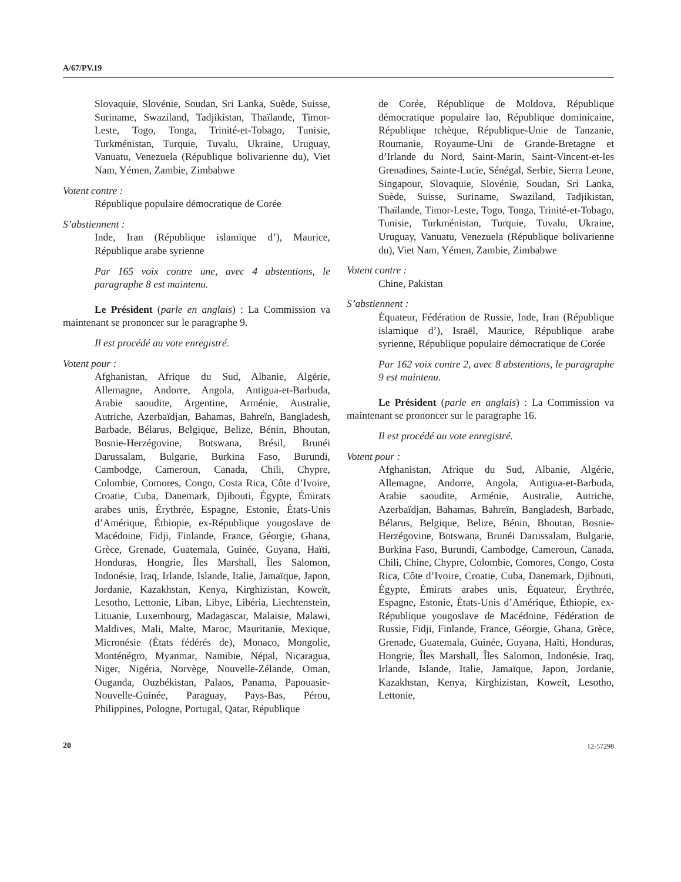A/67/PV.19
Slovaquie, Slovénie, Soudan, Sri Lanka, Suède, Suisse, Suriname, Swaziland, Tadjikistan, Thaïlande, Timor-Leste, Togo, Tonga, Trinité-et-Tobago, Tunisie, Turkménistan, Turquie, Tuvalu, Ukraine, Uruguay, Vanuatu, Venezuela (République bolivarienne du), Viet Nam, Yémen, Zambie, Zimbabwe
Votent contre :
République populaire démocratique de Corée
S’abstiennent :
Inde, Iran (République islamique d’), Maurice, République arabe syrienne
Par 165 voix contre une, avec 4 abstentions, le paragraphe 8 est maintenu.
Le Président (parle en anglais) : La Commission va maintenant se prononcer sur le paragraphe 9.
Il est procédé au vote enregistré.
Votent pour :
Afghanistan, Afrique du Sud, Albanie, Algérie, Allemagne, Andorre, Angola, Antigua-et-Barbuda, Arabie saoudite, Argentine, Arménie, Australie, Autriche, Azerbaïdjan, Bahamas, Bahreïn, Bangladesh, Barbade, Bélarus, Belgique, Belize, Bénin, Bhoutan, Bosnie-Herzégovine, Botswana, Brésil, Brunéi Darussalam, Bulgarie, Burkina Faso, Burundi, Cambodge, Cameroun, Canada, Chili, Chypre, Colombie, Comores, Congo, Costa Rica, Côte d’Ivoire, Croatie, Cuba, Danemark, Djibouti, Égypte, Émirats arabes unis, Érythrée, Espagne, Estonie, États-Unis d’Amérique, Éthiopie, ex-République yougoslave de Macédoine, Fidji, Finlande, France, Géorgie, Ghana, Grèce, Grenade, Guatemala, Guinée, Guyana, Haïti, Honduras, Hongrie, Îles Marshall, Îles Salomon, Indonésie, Iraq, Irlande, Islande, Italie, Jamaïque, Japon, Jordanie, Kazakhstan, Kenya, Kirghizistan, Koweït, Lesotho, Lettonie, Liban, Libye, Libéria, Liechtenstein, Lituanie, Luxembourg, Madagascar, Malaisie, Malawi, Maldives, Mali, Malte, Maroc, Mauritanie, Mexique, Micronésie (États fédérés de), Monaco, Mongolie, Monténégro, Myanmar, Namibie, Népal, Nicaragua, Niger, Nigéria, Norvège, Nouvelle-Zélande, Oman, Ouganda, Ouzbékistan, Palaos, Panama, Papouasie-Nouvelle-Guinée, Paraguay, Pays-Bas, Pérou, Philippines, Pologne, Portugal, Qatar, République
de Corée, République de Moldova, République démocratique populaire lao, République dominicaine, République tchèque, République-Unie de Tanzanie, Roumanie, Royaume-Uni de Grande-Bretagne et d’Irlande du Nord, Saint-Marin, Saint-Vincent-et-les Grenadines, Sainte-Lucie, Sénégal, Serbie, Sierra Leone, Singapour, Slovaquie, Slovénie, Soudan, Sri Lanka, Suède, Suisse, Suriname, Swaziland, Tadjikistan, Thaïlande, Timor-Leste, Togo, Tonga, Trinité-et-Tobago, Tunisie, Turkménistan, Turquie, Tuvalu, Ukraine, Uruguay, Vanuatu, Venezuela (République bolivarienne du), Viet Nam, Yémen, Zambie, Zimbabwe
Votent contre :
Chine, Pakistan
S’abstiennent :
Équateur, Fédération de Russie, Inde, Iran (République islamique d’), Israël, Maurice, République arabe syrienne, République populaire démocratique de Corée
Par 162 voix contre 2, avec 8 abstentions, le paragraphe 9 est maintenu.
Le Président (parle en anglais) : La Commission va maintenant se prononcer sur le paragraphe 16.
Il est procédé au vote enregistré.
Votent pour :
Afghanistan, Afrique du Sud, Albanie, Algérie, Allemagne, Andorre, Angola, Antigua-et-Barbuda, Arabie saoudite, Arménie, Australie, Autriche, Azerbaïdjan, Bahamas, Bahreïn, Bangladesh, Barbade, Bélarus, Belgique, Belize, Bénin, Bhoutan, Bosnie-Herzégovine, Botswana, Brunéi Darussalam, Bulgarie, Burkina Faso, Burundi, Cambodge, Cameroun, Canada, Chili, Chine, Chypre, Colombie, Comores, Congo, Costa Rica, Côte d’Ivoire, Croatie, Cuba, Danemark, Djibouti, Égypte, Émirats arabes unis, Équateur, Érythrée, Espagne, Estonie, États-Unis d’Amérique, Éthiopie, ex-République yougoslave de Macédoine, Fédération de Russie, Fidji, Finlande, France, Géorgie, Ghana, Grèce, Grenade, Guatemala, Guinée, Guyana, Haïti, Honduras, Hongrie, Îles Marshall, Îles Salomon, Indonésie, Iraq, Irlande, Islande, Italie, Jamaïque, Japon, Jordanie, Kazakhstan, Kenya, Kirghizistan, Koweït, Lesotho, Lettonie,
20 12-57298